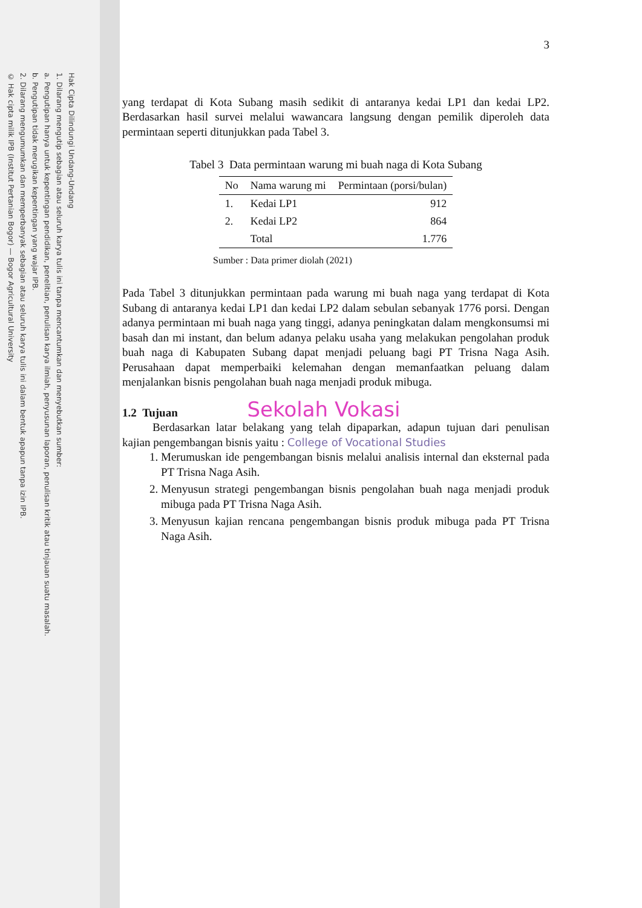Hak Cipta Dilindungi Undang-Undang
1. Dilarang mengutip sebagian atau seluruh karya tulis ini tanpa mencantumkan dan menyebutkan sumber:
a. Pengutipan hanya untuk kepentingan pendidikan, penelitian, penulisan karya ilmiah, penyusunan laporan, penulisan kritik atau tinjauan suatu masalah.
b. Pengutipan tidak merugikan kepentingan yang wajar IPB.
2. Dilarang mengumumkan dan memperbanyak sebagian atau seluruh karya tulis ini dalam bentuk apapun tanpa izin IPB.
© Hak cipta milik IPB (Institut Pertanian Bogor) — Bogor Agricultural University
3
yang terdapat di Kota Subang masih sedikit di antaranya kedai LP1 dan kedai LP2. Berdasarkan hasil survei melalui wawancara langsung dengan pemilik diperoleh data permintaan seperti ditunjukkan pada Tabel 3.
Tabel 3 Data permintaan warung mi buah naga di Kota Subang
| No | Nama warung mi | Permintaan (porsi/bulan) |
| --- | --- | --- |
| 1. | Kedai LP1 | 912 |
| 2. | Kedai LP2 | 864 |
| | Total | 1.776 |
Sumber : Data primer diolah (2021)
Pada Tabel 3 ditunjukkan permintaan pada warung mi buah naga yang terdapat di Kota Subang di antaranya kedai LP1 dan kedai LP2 dalam sebulan sebanyak 1776 porsi. Dengan adanya permintaan mi buah naga yang tinggi, adanya peningkatan dalam mengkonsumsi mi basah dan mi instant, dan belum adanya pelaku usaha yang melakukan pengolahan produk buah naga di Kabupaten Subang dapat menjadi peluang bagi PT Trisna Naga Asih. Perusahaan dapat memperbaiki kelemahan dengan memanfaatkan peluang dalam menjalankan bisnis pengolahan buah naga menjadi produk mibuga.
1.2 Tujuan Sekolah Vokasi
Berdasarkan latar belakang yang telah dipaparkan, adapun tujuan dari penulisan kajian pengembangan bisnis yaitu : College of Vocational Studies
1. Merumuskan ide pengembangan bisnis melalui analisis internal dan eksternal pada PT Trisna Naga Asih.
2. Menyusun strategi pengembangan bisnis pengolahan buah naga menjadi produk mibuga pada PT Trisna Naga Asih.
3. Menyusun kajian rencana pengembangan bisnis produk mibuga pada PT Trisna Naga Asih.